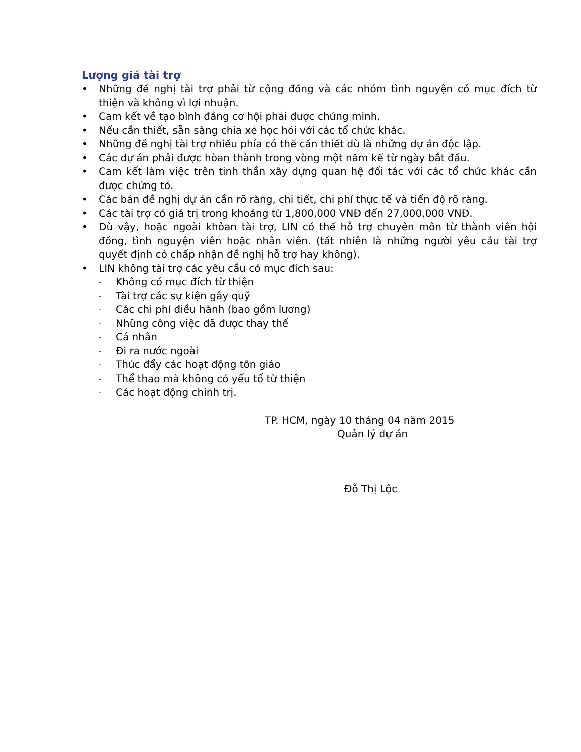Lượng giá tài trợ
• Những đề nghị tài trợ phải từ cộng đồng và các nhóm tình nguyện có mục đích từ thiện và không vì lợi nhuận.
• Cam kết về tạo bình đẳng cơ hội phải được chứng minh.
• Nếu cần thiết, sẵn sàng chia xẻ học hỏi với các tổ chức khác.
• Những đề nghị tài trợ nhiều phía có thể cần thiết dù là những dự án độc lập.
• Các dự án phải được hòan thành trong vòng một năm kể từ ngày bắt đầu.
• Cam kết làm việc trên tinh thần xây dựng quan hệ đối tác với các tổ chức khác cần được chứng tỏ.
• Các bản đề nghị dự án cần rõ ràng, chi tiết, chi phí thực tế và tiến độ rõ ràng.
• Các tài trợ có giá trị trong khoảng từ 1,800,000 VNĐ đến 27,000,000 VNĐ.
• Dù vậy, hoặc ngoài khỏan tài trợ, LIN có thể hỗ trợ chuyên môn từ thành viên hội đồng, tình nguyện viên hoặc nhân viên. (tất nhiên là những người yêu cầu tài trợ quyết định có chấp nhận đề nghị hỗ trợ hay không).
• LIN không tài trợ các yêu cầu có mục đích sau:
- Không có mục đích từ thiện
- Tài trợ các sự kiện gây quỹ
- Các chi phí điều hành (bao gồm lương)
- Những công việc đã được thay thế
- Cá nhân
- Đi ra nước ngoài
- Thúc đẩy các hoạt động tôn giáo
- Thể thao mà không có yếu tố từ thiện
- Các hoạt động chính trị.
TP. HCM, ngày 10 tháng 04 năm 2015
Quản lý dự án
Đỗ Thị Lộc